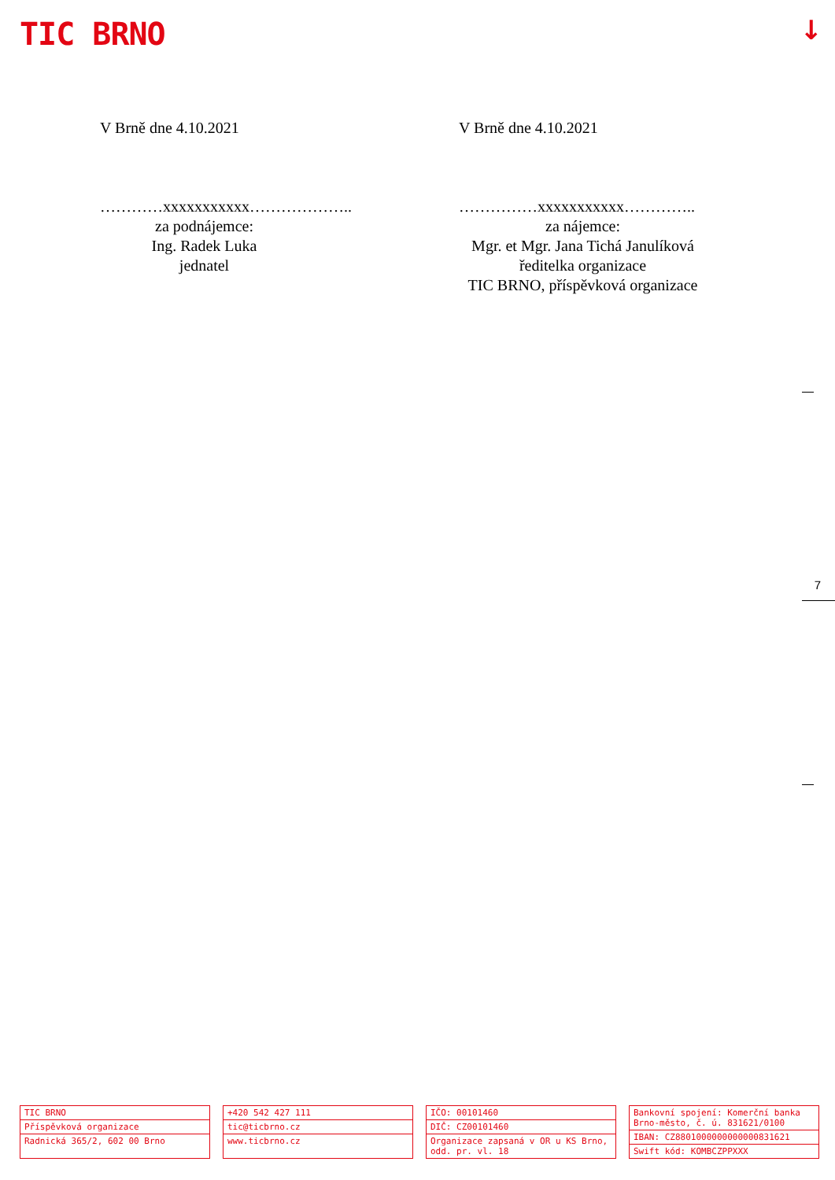TIC BRNO ↓
V Brně dne 4.10.2021
…………xxxxxxxxxxx………………..
za podnájemce:
Ing. Radek Luka
jednatel
V Brně dne 4.10.2021
……………xxxxxxxxxxx…………..
za nájemce:
Mgr. et Mgr. Jana Tichá Janulíková
ředitelka organizace
TIC BRNO, příspěvková organizace
7
TIC BRNO
Příspěvková organizace
Radnická 365/2, 602 00 Brno
+420 542 427 111
tic@ticbrno.cz
www.ticbrno.cz
IČO: 00101460
DIČ: CZ00101460
Organizace zapsaná v OR u KS Brno, odd. pr. vl. 18
Bankovní spojení: Komerční banka Brno-město, č. ú. 831621/0100
IBAN: CZ8801000000000000831621
Swift kód: KOMBCZPPXXX